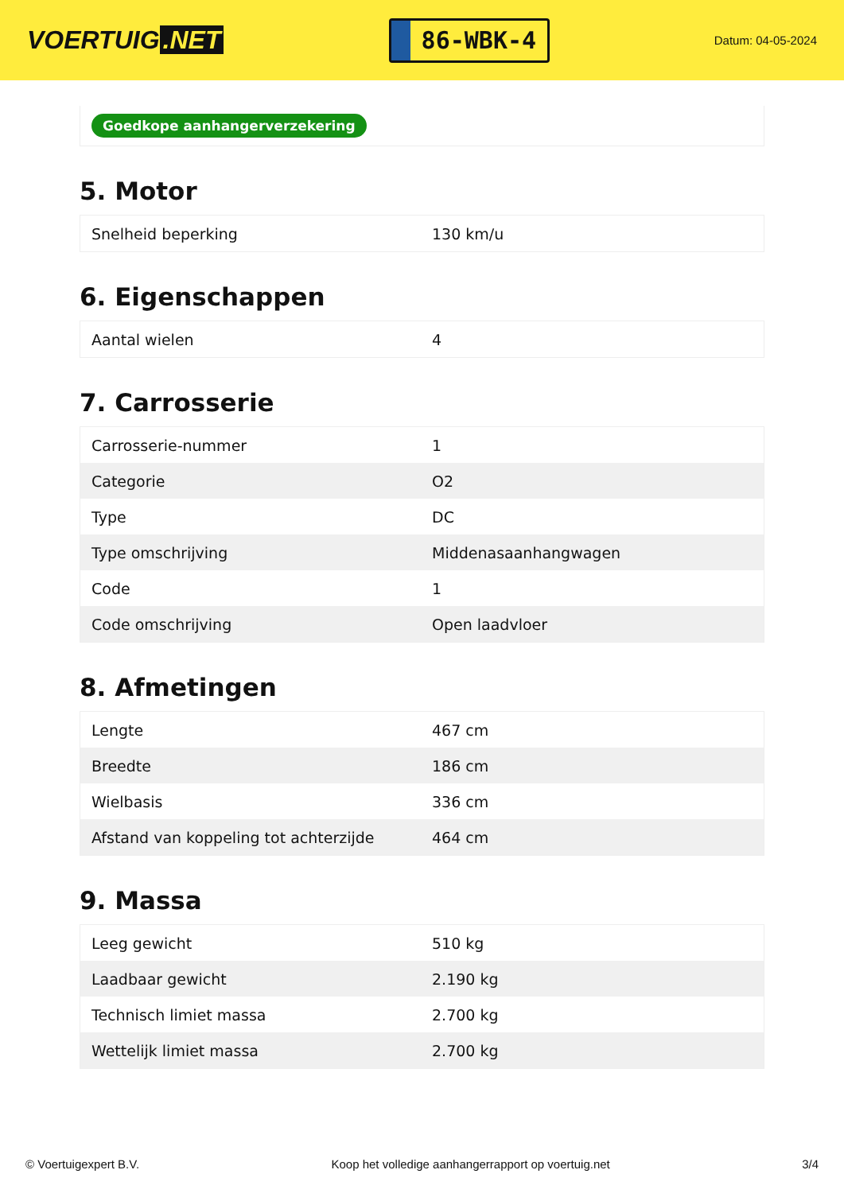VOERTUIG.NET
86-WBK-4
Datum: 04-05-2024
Goedkope aanhangerverzekering
5. Motor
| Snelheid beperking | 130 km/u |
6. Eigenschappen
| Aantal wielen | 4 |
7. Carrosserie
| Carrosserie-nummer | 1 |
| Categorie | O2 |
| Type | DC |
| Type omschrijving | Middenasaanhangwagen |
| Code | 1 |
| Code omschrijving | Open laadvloer |
8. Afmetingen
| Lengte | 467 cm |
| Breedte | 186 cm |
| Wielbasis | 336 cm |
| Afstand van koppeling tot achterzijde | 464 cm |
9. Massa
| Leeg gewicht | 510 kg |
| Laadbaar gewicht | 2.190 kg |
| Technisch limiet massa | 2.700 kg |
| Wettelijk limiet massa | 2.700 kg |
© Voertuigexpert B.V. Koop het volledige aanhangerrapport op voertuig.net 3/4